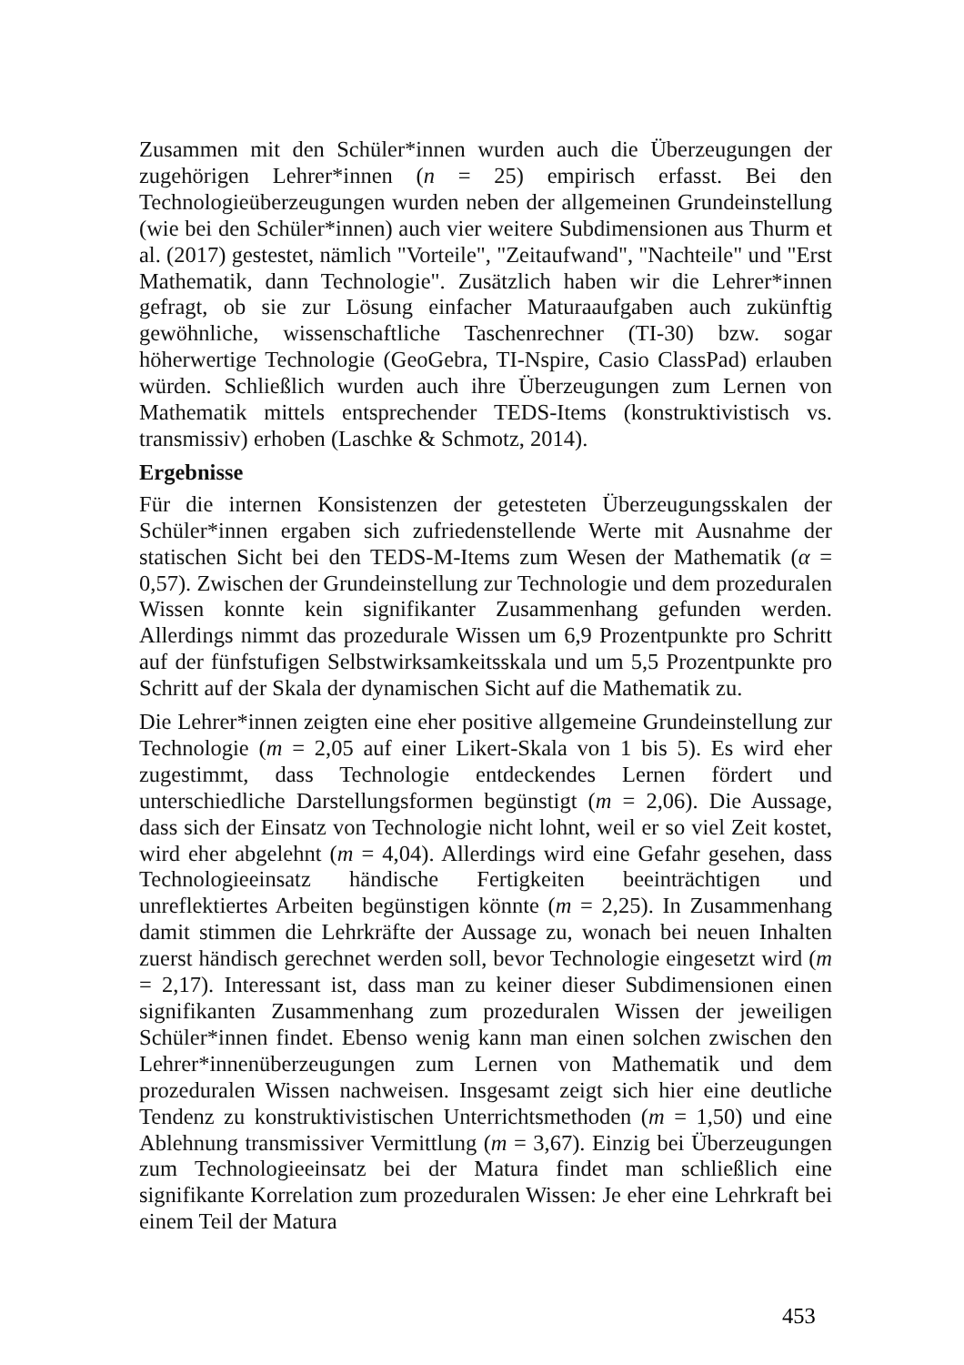Zusammen mit den Schüler*innen wurden auch die Überzeugungen der zugehörigen Lehrer*innen (n = 25) empirisch erfasst. Bei den Technologieüberzeugungen wurden neben der allgemeinen Grundeinstellung (wie bei den Schüler*innen) auch vier weitere Subdimensionen aus Thurm et al. (2017) gestestet, nämlich "Vorteile", "Zeitaufwand", "Nachteile" und "Erst Mathematik, dann Technologie". Zusätzlich haben wir die Lehrer*innen gefragt, ob sie zur Lösung einfacher Maturaaufgaben auch zukünftig gewöhnliche, wissenschaftliche Taschenrechner (TI-30) bzw. sogar höherwertige Technologie (GeoGebra, TI-Nspire, Casio ClassPad) erlauben würden. Schließlich wurden auch ihre Überzeugungen zum Lernen von Mathematik mittels entsprechender TEDS-Items (konstruktivistisch vs. transmissiv) erhoben (Laschke & Schmotz, 2014).
Ergebnisse
Für die internen Konsistenzen der getesteten Überzeugungsskalen der Schüler*innen ergaben sich zufriedenstellende Werte mit Ausnahme der statischen Sicht bei den TEDS-M-Items zum Wesen der Mathematik (α = 0,57). Zwischen der Grundeinstellung zur Technologie und dem prozeduralen Wissen konnte kein signifikanter Zusammenhang gefunden werden. Allerdings nimmt das prozedurale Wissen um 6,9 Prozentpunkte pro Schritt auf der fünfstufigen Selbstwirksamkeitsskala und um 5,5 Prozentpunkte pro Schritt auf der Skala der dynamischen Sicht auf die Mathematik zu.
Die Lehrer*innen zeigten eine eher positive allgemeine Grundeinstellung zur Technologie (m = 2,05 auf einer Likert-Skala von 1 bis 5). Es wird eher zugestimmt, dass Technologie entdeckendes Lernen fördert und unterschiedliche Darstellungsformen begünstigt (m = 2,06). Die Aussage, dass sich der Einsatz von Technologie nicht lohnt, weil er so viel Zeit kostet, wird eher abgelehnt (m = 4,04). Allerdings wird eine Gefahr gesehen, dass Technologieeinsatz händische Fertigkeiten beeinträchtigen und unreflektiertes Arbeiten begünstigen könnte (m = 2,25). In Zusammenhang damit stimmen die Lehrkräfte der Aussage zu, wonach bei neuen Inhalten zuerst händisch gerechnet werden soll, bevor Technologie eingesetzt wird (m = 2,17). Interessant ist, dass man zu keiner dieser Subdimensionen einen signifikanten Zusammenhang zum prozeduralen Wissen der jeweiligen Schüler*innen findet. Ebenso wenig kann man einen solchen zwischen den Lehrer*innenüberzeugungen zum Lernen von Mathematik und dem prozeduralen Wissen nachweisen. Insgesamt zeigt sich hier eine deutliche Tendenz zu konstruktivistischen Unterrichtsmethoden (m = 1,50) und eine Ablehnung transmissiver Vermittlung (m = 3,67). Einzig bei Überzeugungen zum Technologieeinsatz bei der Matura findet man schließlich eine signifikante Korrelation zum prozeduralen Wissen: Je eher eine Lehrkraft bei einem Teil der Matura
453